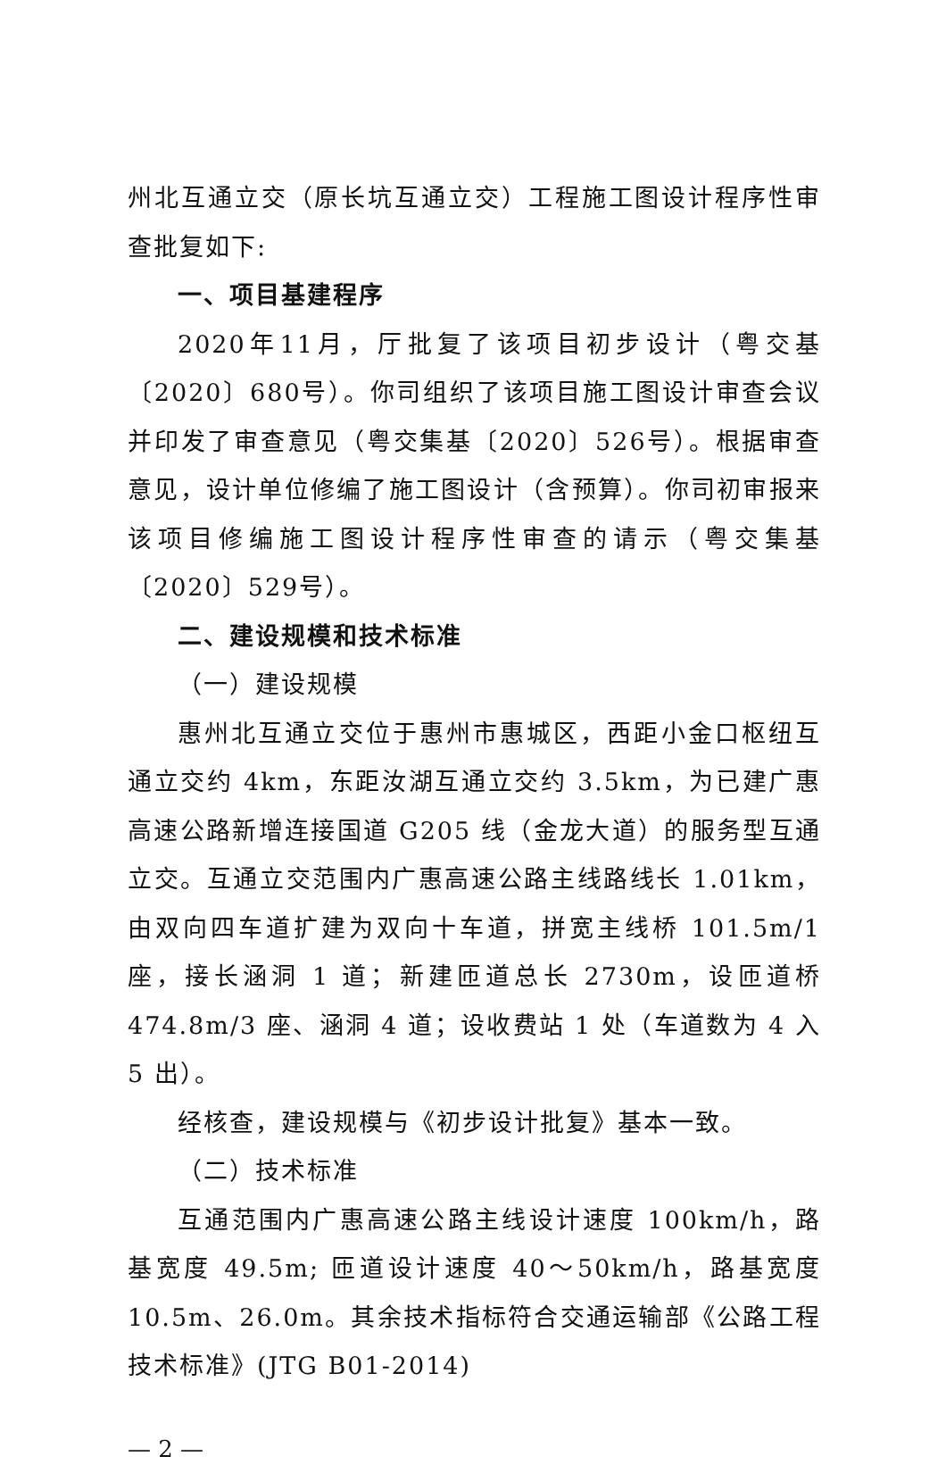州北互通立交（原长坑互通立交）工程施工图设计程序性审查批复如下:
一、项目基建程序
2020年11月，厅批复了该项目初步设计（粤交基〔2020〕680号）。你司组织了该项目施工图设计审查会议并印发了审查意见（粤交集基〔2020〕526号）。根据审查意见，设计单位修编了施工图设计（含预算）。你司初审报来该项目修编施工图设计程序性审查的请示（粤交集基〔2020〕529号）。
二、建设规模和技术标准
（一）建设规模
惠州北互通立交位于惠州市惠城区，西距小金口枢纽互通立交约 4km，东距汝湖互通立交约 3.5km，为已建广惠高速公路新增连接国道 G205 线（金龙大道）的服务型互通立交。互通立交范围内广惠高速公路主线路线长 1.01km，由双向四车道扩建为双向十车道，拼宽主线桥 101.5m/1 座，接长涵洞 1 道；新建匝道总长 2730m，设匝道桥 474.8m/3 座、涵洞 4 道；设收费站 1 处（车道数为 4 入 5 出）。
经核查，建设规模与《初步设计批复》基本一致。
（二）技术标准
互通范围内广惠高速公路主线设计速度 100km/h，路基宽度 49.5m; 匝道设计速度 40～50km/h，路基宽度 10.5m、26.0m。其余技术指标符合交通运输部《公路工程技术标准》(JTG B01-2014)
— 2 —